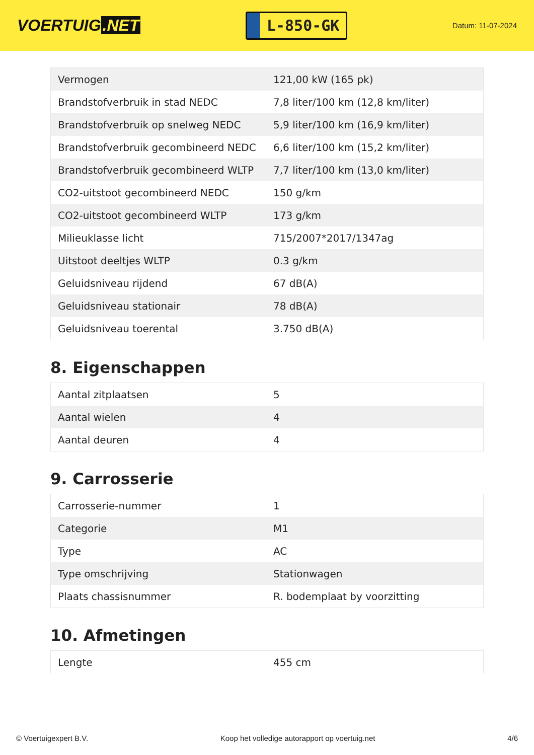VOERTUIG.NET
L-850-GK
Datum: 11-07-2024
| Vermogen | 121,00 kW (165 pk) |
| Brandstofverbruik in stad NEDC | 7,8 liter/100 km (12,8 km/liter) |
| Brandstofverbruik op snelweg NEDC | 5,9 liter/100 km (16,9 km/liter) |
| Brandstofverbruik gecombineerd NEDC | 6,6 liter/100 km (15,2 km/liter) |
| Brandstofverbruik gecombineerd WLTP | 7,7 liter/100 km (13,0 km/liter) |
| CO2-uitstoot gecombineerd NEDC | 150 g/km |
| CO2-uitstoot gecombineerd WLTP | 173 g/km |
| Milieuklasse licht | 715/2007*2017/1347ag |
| Uitstoot deeltjes WLTP | 0.3 g/km |
| Geluidsniveau rijdend | 67 dB(A) |
| Geluidsniveau stationair | 78 dB(A) |
| Geluidsniveau toerental | 3.750 dB(A) |
8. Eigenschappen
| Aantal zitplaatsen | 5 |
| Aantal wielen | 4 |
| Aantal deuren | 4 |
9. Carrosserie
| Carrosserie-nummer | 1 |
| Categorie | M1 |
| Type | AC |
| Type omschrijving | Stationwagen |
| Plaats chassisnummer | R. bodemplaat by voorzitting |
10. Afmetingen
| Lengte | 455 cm |
© Voertuigexpert B.V. Koop het volledige autorapport op voertuig.net 4/6